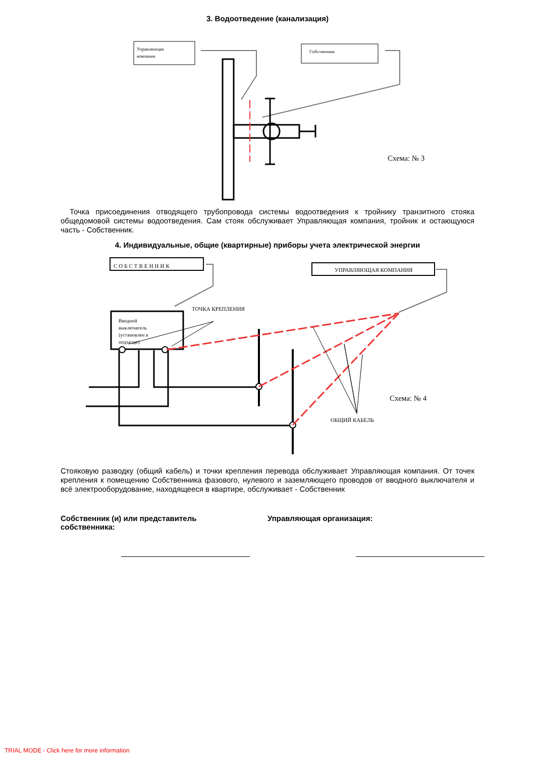3. Водоотведение (канализация)
Управляющая
компания
Собственник
Схема: № 3
Точка присоединения отводящего трубопровода системы водоотведения к тройнику транзитного стояка общедомовой системы водоотведения. Сам стояк обслуживает Управляющая компания, тройник и остающуюся часть - Собственник.
4. Индивидуальные, общие (квартирные) приборы учета электрической энергии
СОБСТВЕННИК
УПРАВЛЯЮЩАЯ КОМПАНИЯ
Вводной
выключатель
(установлен в
подъезде)
ТОЧКА КРЕПЛЕНИЯ
ОБЩИЙ КАБЕЛЬ
Схема: № 4
Стояковую разводку (общий кабель) и точки крепления перевода обслуживает Управляющая компания. От точек крепления к помещению Собственника фазового, нулевого и заземляющего проводов от вводного выключателя и всё электрооборудование, находящееся в квартире, обслуживает - Собственник
Собственник (и) или представитель
собственника:
Управляющая организация:
TRIAL MODE - Click here for more information